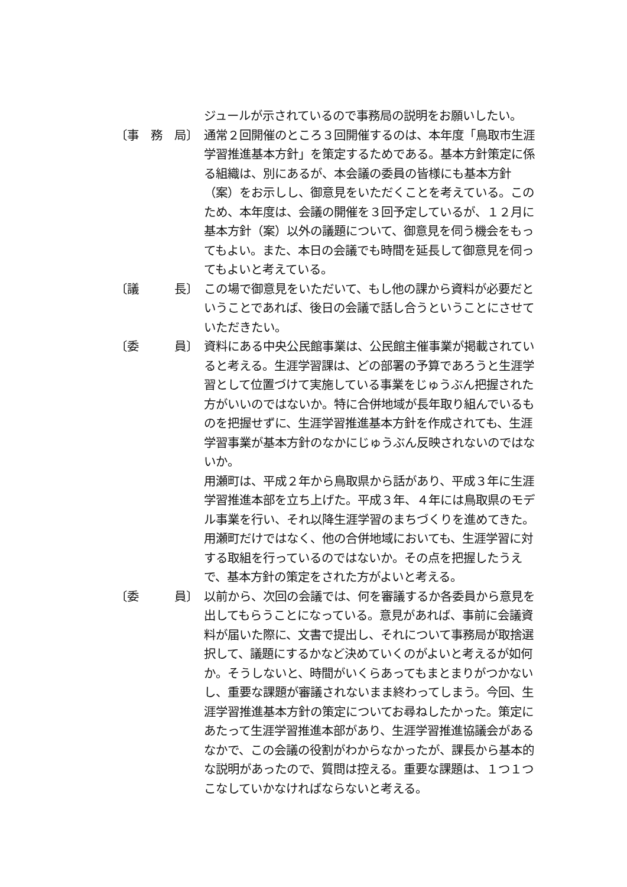ジュールが示されているので事務局の説明をお願いしたい。
〔事　務　局〕
通常２回開催のところ３回開催するのは、本年度「鳥取市生涯学習推進基本方針」を策定するためである。基本方針策定に係る組織は、別にあるが、本会議の委員の皆様にも基本方針（案）をお示しし、御意見をいただくことを考えている。このため、本年度は、会議の開催を３回予定しているが、１２月に基本方針（案）以外の議題について、御意見を伺う機会をもってもよい。また、本日の会議でも時間を延長して御意見を伺ってもよいと考えている。
〔議　　　長〕
この場で御意見をいただいて、もし他の課から資料が必要だということであれば、後日の会議で話し合うということにさせていただきたい。
〔委　　　員〕
資料にある中央公民館事業は、公民館主催事業が掲載されていると考える。生涯学習課は、どの部署の予算であろうと生涯学習として位置づけて実施している事業をじゅうぶん把握された方がいいのではないか。特に合併地域が長年取り組んでいるものを把握せずに、生涯学習推進基本方針を作成されても、生涯学習事業が基本方針のなかにじゅうぶん反映されないのではないか。
用瀬町は、平成２年から鳥取県から話があり、平成３年に生涯学習推進本部を立ち上げた。平成３年、４年には鳥取県のモデル事業を行い、それ以降生涯学習のまちづくりを進めてきた。用瀬町だけではなく、他の合併地域においても、生涯学習に対する取組を行っているのではないか。その点を把握したうえで、基本方針の策定をされた方がよいと考える。
〔委　　　員〕
以前から、次回の会議では、何を審議するか各委員から意見を出してもらうことになっている。意見があれば、事前に会議資料が届いた際に、文書で提出し、それについて事務局が取捨選択して、議題にするかなど決めていくのがよいと考えるが如何か。そうしないと、時間がいくらあってもまとまりがつかないし、重要な課題が審議されないまま終わってしまう。今回、生涯学習推進基本方針の策定についてお尋ねしたかった。策定にあたって生涯学習推進本部があり、生涯学習推進協議会があるなかで、この会議の役割がわからなかったが、課長から基本的な説明があったので、質問は控える。重要な課題は、１つ１つこなしていかなければならないと考える。